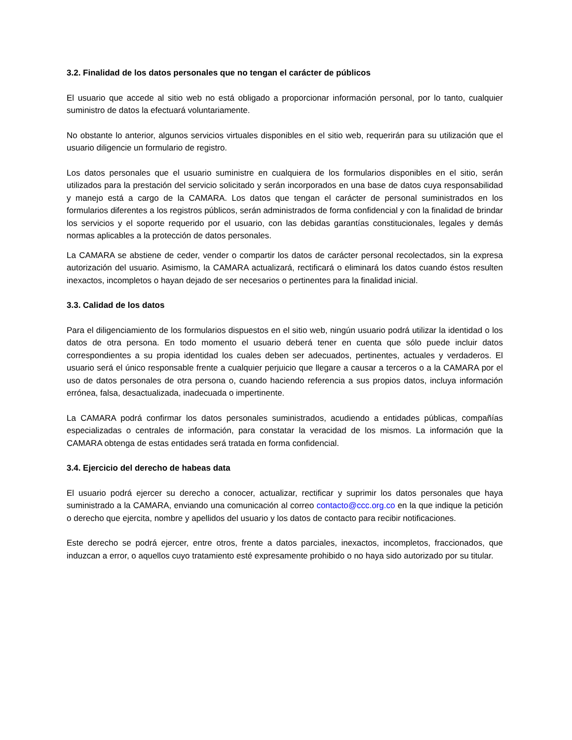3.2. Finalidad de los datos personales que no tengan el carácter de públicos
El usuario que accede al sitio web no está obligado a proporcionar información personal, por lo tanto, cualquier suministro de datos la efectuará voluntariamente.
No obstante lo anterior, algunos servicios virtuales disponibles en el sitio web, requerirán para su utilización que el usuario diligencie un formulario de registro.
Los datos personales que el usuario suministre en cualquiera de los formularios disponibles en el sitio, serán utilizados para la prestación del servicio solicitado y serán incorporados en una base de datos cuya responsabilidad y manejo está a cargo de la CAMARA. Los datos que tengan el carácter de personal suministrados en los formularios diferentes a los registros públicos, serán administrados de forma confidencial y con la finalidad de brindar los servicios y el soporte requerido por el usuario, con las debidas garantías constitucionales, legales y demás normas aplicables a la protección de datos personales.
La CAMARA se abstiene de ceder, vender o compartir los datos de carácter personal recolectados, sin la expresa autorización del usuario. Asimismo, la CAMARA actualizará, rectificará o eliminará los datos cuando éstos resulten inexactos, incompletos o hayan dejado de ser necesarios o pertinentes para la finalidad inicial.
3.3. Calidad de los datos
Para el diligenciamiento de los formularios dispuestos en el sitio web, ningún usuario podrá utilizar la identidad o los datos de otra persona. En todo momento el usuario deberá tener en cuenta que sólo puede incluir datos correspondientes a su propia identidad los cuales deben ser adecuados, pertinentes, actuales y verdaderos. El usuario será el único responsable frente a cualquier perjuicio que llegare a causar a terceros o a la CAMARA por el uso de datos personales de otra persona o, cuando haciendo referencia a sus propios datos, incluya información errónea, falsa, desactualizada, inadecuada o impertinente.
La CAMARA podrá confirmar los datos personales suministrados, acudiendo a entidades públicas, compañías especializadas o centrales de información, para constatar la veracidad de los mismos. La información que la CAMARA obtenga de estas entidades será tratada en forma confidencial.
3.4. Ejercicio del derecho de habeas data
El usuario podrá ejercer su derecho a conocer, actualizar, rectificar y suprimir los datos personales que haya suministrado a la CAMARA, enviando una comunicación al correo contacto@ccc.org.co en la que indique la petición o derecho que ejercita, nombre y apellidos del usuario y los datos de contacto para recibir notificaciones.
Este derecho se podrá ejercer, entre otros, frente a datos parciales, inexactos, incompletos, fraccionados, que induzcan a error, o aquellos cuyo tratamiento esté expresamente prohibido o no haya sido autorizado por su titular.